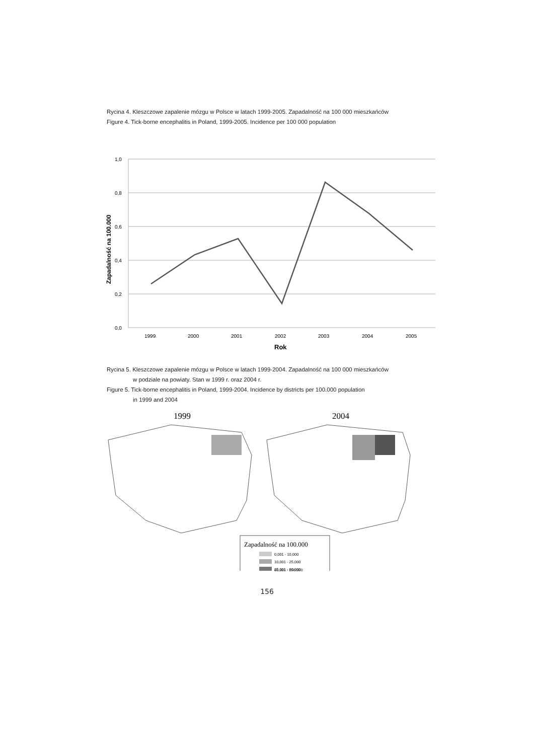Rycina 4. Kleszczowe zapalenie mózgu w Polsce w latach 1999-2005. Zapadalność na 100 000 mieszkańców
Figure 4. Tick-borne encephalitis in Poland, 1999-2005. Incidence per 100 000 population
1,0
0,8
0,6
0,4
0,2
0,0
1999
2000
2001
2002
2003
2004
2005
Rok
Zapadalność na 100.000
Rycina 5. Kleszczowe zapalenie mózgu w Polsce w latach 1999-2004. Zapadalność na 100 000 mieszkańców
w podziale na powiaty. Stan w 1999 r. oraz 2004 r.
Figure 5. Tick-borne encephalitis in Poland, 1999-2004. Incidence by districts per 100.000 population
in 1999 and 2004
1999
2004
Zapadalność na 100.000
0,001 - 10,000
10,001 - 25,000
25,001 - 60,000
60,001 - 250,000
156